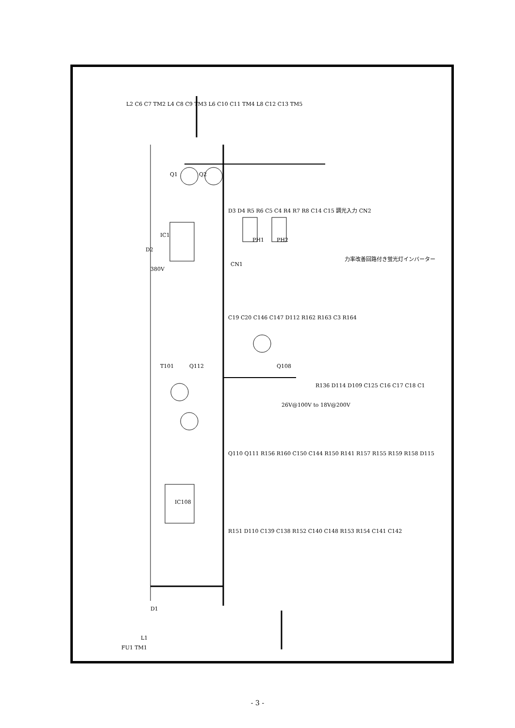IC1
IC108
Q1
Q2
D2
380V
CN1
PH1
PH2
T101
Q112
Q108
力率改善回路付き蛍光灯インバーター
26V@100V to 18V@200V
D1
L1
FU1 TM1
L2 C6 C7 TM2 L4 C8 C9 TM3 L6 C10 C11 TM4 L8 C12 C13 TM5
C19 C20 C146 C147 D112 R162 R163 C3 R164
Q110 Q111 R156 R160 C150 C144 R150 R141 R157 R155 R159 R158 D115
R151 D110 C139 C138 R152 C140 C148 R153 R154 C141 C142
D3 D4 R5 R6 C5 C4 R4 R7 R8 C14 C15 調光入力 CN2
R136 D114 D109 C125 C16 C17 C18 C1
- 3 -